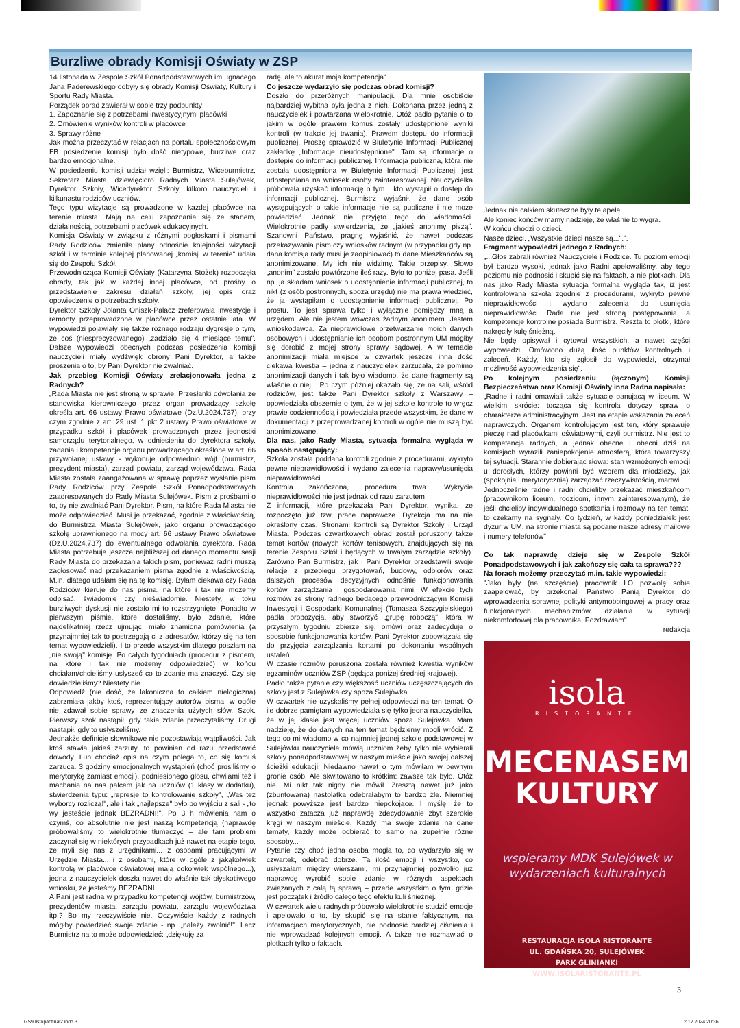Burzliwe obrady Komisji Oświaty w ZSP
14 listopada w Zespole Szkół Ponadpodstawowych im. Ignacego Jana Paderewskiego odbyły się obrady Komisji Oświaty, Kultury i Sportu Rady Miasta.
Porządek obrad zawierał w sobie trzy podpunkty:
1. Zapoznanie się z potrzebami inwestycyjnymi placówki
2. Omówienie wyników kontroli w placówce
3. Sprawy różne
Jak można przeczytać w relacjach na portalu społecznościowym FB posiedzenie komisji było dość nietypowe, burzliwe oraz bardzo emocjonalne.
W posiedzeniu komisji udział wzięli: Burmistrz, Wiceburmistrz, Sekretarz Miasta, dziewięcioro Radnych Miasta Sulejówek, Dyrektor Szkoły, Wicedyrektor Szkoły, kilkoro nauczycieli i kilkunastu rodziców uczniów.
Tego typu wizytacje są prowadzone w każdej placówce na terenie miasta. Mają na celu zapoznanie się ze stanem, działalnością, potrzebami placówek edukacyjnych.
Komisja Oświaty w związku z różnymi pogłoskami i pismami Rady Rodziców zmieniła plany odnośnie kolejności wizytacji szkół i w terminie kolejnej planowanej „komisji w terenie" udała się do Zespołu Szkół.
Przewodnicząca Komisji Oświaty (Katarzyna Stożek) rozpoczęła obrady, tak jak w każdej innej placówce, od prośby o przedstawienie zakresu działań szkoły, jej opis oraz opowiedzenie o potrzebach szkoły.
Dyrektor Szkoły Jolanta Oniszk-Palacz zreferowała inwestycje i remonty przeprowadzone w placówce przez ostatnie lata. W wypowiedzi pojawiały się także różnego rodzaju dygresje o tym, że coś (niesprecyzowanego) „zadziało się 4 miesiące temu". Dalsze wypowiedzi obecnych podczas posiedzenia komisji nauczycieli miały wydźwięk obrony Pani Dyrektor, a także proszenia o to, by Pani Dyrektor nie zwalniać.
Jak przebieg Komisji Oświaty zrelacjonowała jedna z Radnych?
„Rada Miasta nie jest stroną w sprawie. Przesłanki odwołania ze stanowiska kierowniczego przez organ prowadzący szkołę określa art. 66 ustawy Prawo oświatowe (Dz.U.2024.737), przy czym zgodnie z art. 29 ust. 1 pkt 2 ustawy Prawo oświatowe w przypadku szkół i placówek prowadzonych przez jednostki samorządu terytorialnego, w odniesieniu do dyrektora szkoły, zadania i kompetencje organu prowadzącego określone w art. 66 przywołanej ustawy - wykonuje odpowiednio wójt (burmistrz, prezydent miasta), zarząd powiatu, zarząd województwa. Rada Miasta została zaangażowana w sprawę poprzez wysłanie pism Rady Rodziców przy Zespole Szkół Ponadpodstawowych zaadresowanych do Rady Miasta Sulejówek. Pism z prośbami o to, by nie zwalniać Pani Dyrektor. Pism, na które Rada Miasta nie może odpowiedzieć. Musi je przekazać, zgodnie z właściwością, do Burmistrza Miasta Sulejówek, jako organu prowadzącego szkołę uprawnionego na mocy art. 66 ustawy Prawo oświatowe (Dz.U.2024.737) do ewentualnego odwołania dyrektora. Rada Miasta potrzebuje jeszcze najbliższej od danego momentu sesji Rady Miasta do przekazania takich pism, ponieważ radni muszą zagłosować nad przekazaniem pisma zgodnie z właściwością. M.in. dlatego udałam się na tę komisję. Byłam ciekawa czy Rada Rodziców kieruje do nas pisma, na które i tak nie możemy odpisać, świadomie czy nieświadomie. Niestety, w toku burzliwych dyskusji nie zostało mi to rozstrzygnięte. Ponadto w pierwszym piśmie, które dostaliśmy, było zdanie, które najdelikatniej rzecz ujmując, miało znamiona pomówienia (a przynajmniej tak to postrzegają ci z adresatów, którzy się na ten temat wypowiedzieli). I to przede wszystkim dlatego poszłam na „nie swoją" komisję. Po całych tygodniach (procedur z pismem, na które i tak nie możemy odpowiedzieć) w końcu chciałam/chcieliśmy usłyszeć co to zdanie ma znaczyć. Czy się dowiedzieliśmy? Niestety nie...
Odpowiedź (nie dość, że lakoniczna to całkiem nielogiczna) zabrzmiała jakby ktoś, reprezentujący autorów pisma, w ogóle nie zdawał sobie sprawy ze znaczenia użytych słów. Szok. Pierwszy szok nastąpił, gdy takie zdanie przeczytaliśmy. Drugi nastąpił, gdy to usłyszeliśmy.
Jednakże definicje słownikowe nie pozostawiają wątpliwości. Jak ktoś stawia jakieś zarzuty, to powinien od razu przedstawić dowody. Lub chociaż opis na czym polega to, co się komuś zarzuca. 3 godziny emocjonalnych wystąpień (choć prosiliśmy o merytorykę zamiast emocji), podniesionego głosu, chwilami też i machania na nas palcem jak na uczniów (1 klasy w dodatku), stwierdzenia typu: „represje to kontrolowanie szkoły", „Was też wyborcy rozliczą!", ale i tak „najlepsze" było po wyjściu z sali - „to wy jesteście jednak BEZRADNI!". Po 3 h mówienia nam o czymś, co absolutnie nie jest naszą kompetencją (naprawdę próbowaliśmy to wielokrotnie tłumaczyć – ale tam problem zaczynał się w niektórych przypadkach już nawet na etapie tego, że myli się nas z urzędnikami... z osobami pracującymi w Urzędzie Miasta... i z osobami, które w ogóle z jakąkolwiek kontrolą w placówce oświatowej mają cokolwiek wspólnego...), jedna z nauczycielek doszła nawet do właśnie tak błyskotliwego wniosku, że jesteśmy BEZRADNI.
A Pani jest radna w przypadku kompetencji wójtów, burmistrzów, prezydentów miasta, zarządu powiatu, zarządu województwa itp.? Bo my rzeczywiście nie. Oczywiście każdy z radnych mógłby powiedzieć swoje zdanie - np. „należy zwolnić!". Lecz Burmistrz na to może odpowiedzieć: „dziękuję za
radę, ale to akurat moja kompetencja".
Co jeszcze wydarzyło się podczas obrad komisji?
Doszło do przeróżnych manipulacji. Dla mnie osobiście najbardziej wybitna była jedna z nich. Dokonana przez jedną z nauczycielek i powtarzana wielokrotnie. Otóż padło pytanie o to jakim w ogóle prawem komuś zostały udostępnione wyniki kontroli (w trakcie jej trwania). Prawem dostępu do informacji publicznej. Proszę sprawdzić w Biuletynie Informacji Publicznej zakładkę „Informacje nieudostępnione". Tam są informacje o dostępie do informacji publicznej. Informacja publiczna, która nie została udostępniona w Biuletynie Informacji Publicznej, jest udostępniana na wniosek osoby zainteresowanej. Nauczycielka próbowała uzyskać informację o tym... kto wystąpił o dostęp do informacji publicznej. Burmistrz wyjaśnił, że dane osób występujących o takie informacje nie są publiczne i nie może powiedzieć. Jednak nie przyjęto tego do wiadomości. Wielokrotnie padły stwierdzenia, że „jakieś anonimy piszą". Szanowni Państwo, pragnę wyjaśnić, że nawet podczas przekazywania pism czy wniosków radnym (w przypadku gdy np. dana komisja rady musi je zaopiniować) to dane Mieszkańców są anonimizowane. My ich nie widzimy. Takie przepisy. Słowo „anonim" zostało powtórzone ileś razy. Było to poniżej pasa. Jeśli np. ja składam wniosek o udostępnienie informacji publicznej, to nikt (z osób postronnych, spoza urzędu) nie ma prawa wiedzieć, że ja wystąpiłam o udostępnienie informacji publicznej. Po prostu. To jest sprawa tylko i wyłącznie pomiędzy mną a urzędem. Ale nie jestem wówczas żadnym anonimem. Jestem wnioskodawcą. Za nieprawidłowe przetwarzanie moich danych osobowych i udostępnianie ich osobom postronnym UM mógłby się dorobić z mojej strony sprawy sądowej. A w temacie anonimizacji miała miejsce w czwartek jeszcze inna dość ciekawa kwestia – jedna z nauczycielek zarzucała, że pomimo anonimizacji danych i tak było wiadomo, że dane fragmenty są właśnie o niej... Po czym później okazało się, że na sali, wśród rodziców, jest także Pani Dyrektor szkoły z Warszawy – opowiedziała obszernie o tym, że w jej szkole kontrole to wręcz prawie codziennością i powiedziała przede wszystkim, że dane w dokumentacji z przeprowadzanej kontroli w ogóle nie muszą być anonimizowane.
Dla nas, jako Rady Miasta, sytuacja formalna wygląda w sposób następujący:
Szkoła została poddana kontroli zgodnie z procedurami, wykryto pewne nieprawidłowości i wydano zalecenia naprawy/usunięcia nieprawidłowości.
Kontrola zakończona, procedura trwa. Wykrycie nieprawidłowości nie jest jednak od razu zarzutem.
Z informacji, które przekazała Pani Dyrektor, wynika, że rozpoczęto już tzw. prace naprawcze. Dyrekcja ma na nie określony czas. Stronami kontroli są Dyrektor Szkoły i Urząd Miasta. Podczas czwartkowych obrad został poruszony także temat kortów (nowych kortów tenisowych, znajdujących się na terenie Zespołu Szkół i będących w trwałym zarządzie szkoły). Zarówno Pan Burmistrz, jak i Pani Dyrektor przedstawili swoje relacje z przebiegu przygotowań, budowy, odbiorów oraz dalszych procesów decyzyjnych odnośnie funkcjonowania kortów, zarządzania i gospodarowania nimi. W efekcie tych rozmów ze strony radnego będącego przewodniczącym Komisji Inwestycji i Gospodarki Komunalnej (Tomasza Szczygielskiego) padła propozycja, aby stworzyć „grupę roboczą", która w przyszłym tygodniu zbierze się, omówi oraz zadecyduje o sposobie funkcjonowania kortów. Pani Dyrektor zobowiązała się do przyjęcia zarządzania kortami po dokonaniu wspólnych ustaleń.
W czasie rozmów poruszona została również kwestia wyników egzaminów uczniów ZSP (będąca poniżej średniej krajowej).
Padło także pytanie czy większość uczniów uczęszczających do szkoły jest z Sulejówka czy spoza Sulejówka.
W czwartek nie uzyskaliśmy pełnej odpowiedzi na ten temat. O ile dobrze pamiętam wypowiedziała się tylko jedna nauczycielka, że w jej klasie jest więcej uczniów spoza Sulejówka. Mam nadzieję, że do danych na ten temat będziemy mogli wrócić. Z tego co mi wiadomo w co najmniej jednej szkole podstawowej w Sulejówku nauczyciele mówią uczniom żeby tylko nie wybierali szkoły ponadpodstawowej w naszym mieście jako swojej dalszej ścieżki edukacji. Niedawno nawet o tym mówiłam w pewnym gronie osób. Ale skwitowano to krótkim: zawsze tak było. Otóż nie. Mi nikt tak nigdy nie mówił. Zresztą nawet już jako (zbuntowana) nastolatka odebrałabym to bardzo źle. Niemniej jednak powyższe jest bardzo niepokojące. I myślę, że to wszystko zatacza już naprawdę zdecydowanie zbyt szerokie kręgi w naszym mieście. Każdy ma swoje zdanie na dane tematy, każdy może odbierać to samo na zupełnie różne sposoby...
Pytanie czy choć jedna osoba mogła to, co wydarzyło się w czwartek, odebrać dobrze. Ta ilość emocji i wszystko, co usłyszałam między wierszami, mi przynajmniej pozwoliło już naprawdę wyrobić sobie zdanie w różnych aspektach związanych z całą tą sprawą – przede wszystkim o tym, gdzie jest początek i źródło całego tego efektu kuli śnieżnej.
W czwartek wielu radnych próbowało wielokrotnie studzić emocje i apelowało o to, by skupić się na stanie faktycznym, na informacjach merytorycznych, nie podnosić bardziej ciśnienia i nie wprowadzać kolejnych emocji. A także nie rozmawiać o plotkach tylko o faktach.
Jednak nie całkiem skuteczne były te apele.
Ale koniec końców mamy nadzieję, że właśnie to wygra.
W końcu chodzi o dzieci.
Nasze dzieci. „Wszystkie dzieci nasze są...".".
Fragment wypowiedzi jednego z Radnych:
„...Głos zabrali również Nauczyciele i Rodzice. Tu poziom emocji był bardzo wysoki, jednak jako Radni apelowaliśmy, aby tego poziomu nie podnosić i skupić się na faktach, a nie plotkach. Dla nas jako Rady Miasta sytuacja formalna wygląda tak, iż jest kontrolowana szkoła zgodnie z procedurami, wykryto pewne nieprawidłowości i wydano zalecenia do usunięcia nieprawidłowości. Rada nie jest stroną postępowania, a kompetencje kontrolne posiada Burmistrz. Reszta to plotki, które nakręciły kulę śnieżną.
Nie będę opisywał i cytował wszystkich, a nawet części wypowiedzi. Omówiono dużą ilość punktów kontrolnych i zaleceń. Każdy, kto się zgłosił do wypowiedzi, otrzymał możliwość wypowiedzenia się".
Po kolejnym posiedzeniu (łączonym) Komisji Bezpieczeństwa oraz Komisji Oświaty inna Radna napisała:
„Radne i radni omawiali także sytuację panującą w liceum. W wielkim skrócie: tocząca się kontrola dotyczy spraw o charakterze administracyjnym. Jest na etapie wskazania zaleceń naprawczych. Organem kontrolującym jest ten, który sprawuje pieczę nad placówkami oświatowymi, czyli burmistrz. Nie jest to kompetencja radnych, a jednak obecne i obecni dziś na komisjach wyrazili zaniepokojenie atmosferą, która towarzyszy tej sytuacji. Starannie dobierając słowa: stan wzmożonych emocji u dorosłych, którzy powinni być wzorem dla młodzieży, jak (spokojnie i merytorycznie) zarządzać rzeczywistością, martwi.
Jednocześnie radne i radni chcieliby przekazać mieszkańcom (pracownikom liceum, rodzicom, innym zainteresowanym), że jeśli chcieliby indywidualnego spotkania i rozmowy na ten temat, to czekamy na sygnały. Co tydzień, w każdy poniedziałek jest dyżur w UM, na stronie miasta są podane nasze adresy mailowe i numery telefonów".
Co tak naprawdę dzieje się w Zespole Szkół Ponadpodstawowych i jak zakończy się cała ta sprawa???
Na forach możemy przeczytać m.in. takie wypowiedzi:
"Jako były (na szczęście) pracownik LO pozwolę sobie zaapelować, by przekonali Państwo Panią Dyrektor do wprowadzenia sprawnej polityki antymobbingowej w pracy oraz funkcjonalnych mechanizmów działania w sytuacji niekomfortowej dla pracownika. Pozdrawiam".
redakcja
isola
RISTORANTE
MECENASEM
KULTURY
wspieramy MDK Sulejówek w wydarzeniach kulturalnych
RESTAURACJA ISOLA RISTORANTE
UL. GDAŃSKA 20, SULEJÓWEK
PARK GLINIANKI
WWW.ISOLARISTORANTE.PL
3
GS9 listopadfinal2.indd 3 2.12.2024 20:36